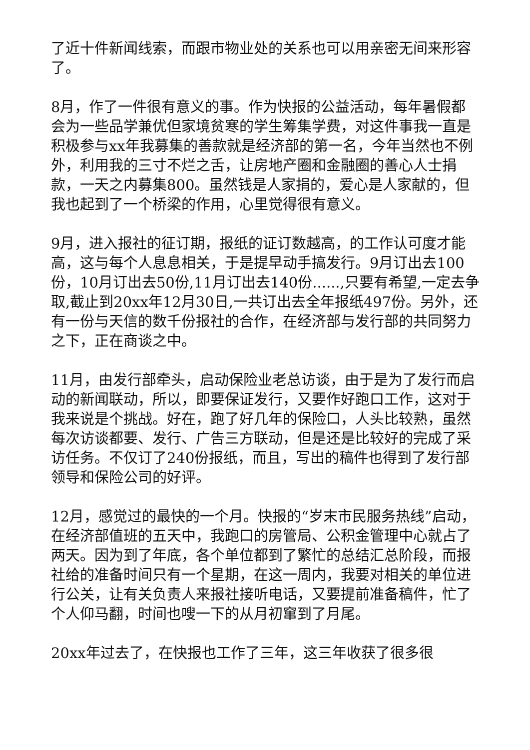了近十件新闻线索，而跟市物业处的关系也可以用亲密无间来形容了。
8月，作了一件很有意义的事。作为快报的公益活动，每年暑假都会为一些品学兼优但家境贫寒的学生筹集学费，对这件事我一直是积极参与xx年我募集的善款就是经济部的第一名，今年当然也不例外，利用我的三寸不烂之舌，让房地产圈和金融圈的善心人士捐款，一天之内募集800。虽然钱是人家捐的，爱心是人家献的，但我也起到了一个桥梁的作用，心里觉得很有意义。
9月，进入报社的征订期，报纸的证订数越高，的工作认可度才能高，这与每个人息息相关，于是提早动手搞发行。9月订出去100份，10月订出去50份,11月订出去140份......,只要有希望,一定去争取,截止到20xx年12月30日,一共订出去全年报纸497份。另外，还有一份与天信的数千份报社的合作，在经济部与发行部的共同努力之下，正在商谈之中。
11月，由发行部牵头，启动保险业老总访谈，由于是为了发行而启动的新闻联动，所以，即要保证发行，又要作好跑口工作，这对于我来说是个挑战。好在，跑了好几年的保险口，人头比较熟，虽然每次访谈都要、发行、广告三方联动，但是还是比较好的完成了采访任务。不仅订了240份报纸，而且，写出的稿件也得到了发行部领导和保险公司的好评。
12月，感觉过的最快的一个月。快报的“岁末市民服务热线”启动，在经济部值班的五天中，我跑口的房管局、公积金管理中心就占了两天。因为到了年底，各个单位都到了繁忙的总结汇总阶段，而报社给的准备时间只有一个星期，在这一周内，我要对相关的单位进行公关，让有关负责人来报社接听电话，又要提前准备稿件，忙了个人仰马翻，时间也嗖一下的从月初窜到了月尾。
20xx年过去了，在快报也工作了三年，这三年收获了很多很